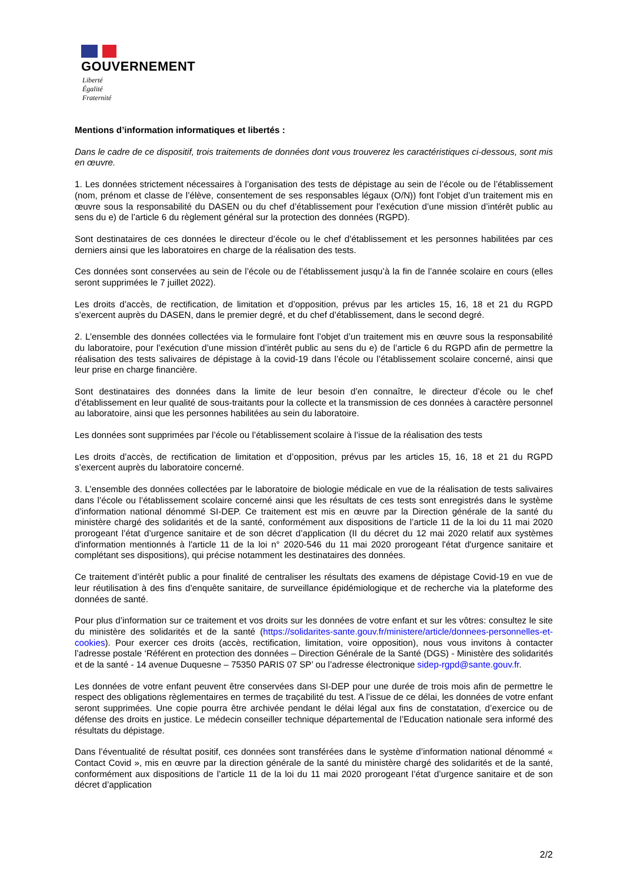GOUVERNEMENT
Liberté
Égalité
Fraternité
Mentions d’information informatiques et libertés :
Dans le cadre de ce dispositif, trois traitements de données dont vous trouverez les caractéristiques ci-dessous, sont mis en œuvre.
1. Les données strictement nécessaires à l’organisation des tests de dépistage au sein de l’école ou de l’établissement (nom, prénom et classe de l’élève, consentement de ses responsables légaux (O/N)) font l’objet d’un traitement mis en œuvre sous la responsabilité du DASEN ou du chef d’établissement pour l’exécution d’une mission d’intérêt public au sens du e) de l’article 6 du règlement général sur la protection des données (RGPD).
Sont destinataires de ces données le directeur d’école ou le chef d’établissement et les personnes habilitées par ces derniers ainsi que les laboratoires en charge de la réalisation des tests.
Ces données sont conservées au sein de l’école ou de l’établissement jusqu’à la fin de l’année scolaire en cours (elles seront supprimées le 7 juillet 2022).
Les droits d’accès, de rectification, de limitation et d’opposition, prévus par les articles 15, 16, 18 et 21 du RGPD s’exercent auprès du DASEN, dans le premier degré, et du chef d’établissement, dans le second degré.
2. L’ensemble des données collectées via le formulaire font l’objet d’un traitement mis en œuvre sous la responsabilité du laboratoire, pour l’exécution d’une mission d’intérêt public au sens du e) de l’article 6 du RGPD afin de permettre la réalisation des tests salivaires de dépistage à la covid-19 dans l’école ou l’établissement scolaire concerné, ainsi que leur prise en charge financière.
Sont destinataires des données dans la limite de leur besoin d’en connaître, le directeur d’école ou le chef d’établissement en leur qualité de sous-traitants pour la collecte et la transmission de ces données à caractère personnel au laboratoire, ainsi que les personnes habilitées au sein du laboratoire.
Les données sont supprimées par l’école ou l’établissement scolaire à l’issue de la réalisation des tests
Les droits d’accès, de rectification de limitation et d’opposition, prévus par les articles 15, 16, 18 et 21 du RGPD s’exercent auprès du laboratoire concerné.
3. L’ensemble des données collectées par le laboratoire de biologie médicale en vue de la réalisation de tests salivaires dans l’école ou l’établissement scolaire concerné ainsi que les résultats de ces tests sont enregistrés dans le système d’information national dénommé SI-DEP. Ce traitement est mis en œuvre par la Direction générale de la santé du ministère chargé des solidarités et de la santé, conformément aux dispositions de l’article 11 de la loi du 11 mai 2020 prorogeant l’état d’urgence sanitaire et de son décret d’application (II du décret du 12 mai 2020 relatif aux systèmes d'information mentionnés à l'article 11 de la loi n° 2020-546 du 11 mai 2020 prorogeant l'état d'urgence sanitaire et complétant ses dispositions), qui précise notamment les destinataires des données.
Ce traitement d’intérêt public a pour finalité de centraliser les résultats des examens de dépistage Covid-19 en vue de leur réutilisation à des fins d’enquête sanitaire, de surveillance épidémiologique et de recherche via la plateforme des données de santé.
Pour plus d’information sur ce traitement et vos droits sur les données de votre enfant et sur les vôtres: consultez le site du ministère des solidarités et de la santé (https://solidarites-sante.gouv.fr/ministere/article/donnees-personnelles-et-cookies). Pour exercer ces droits (accès, rectification, limitation, voire opposition), nous vous invitons à contacter l’adresse postale ‘Référent en protection des données – Direction Générale de la Santé (DGS) - Ministère des solidarités et de la santé - 14 avenue Duquesne – 75350 PARIS 07 SP’ ou l’adresse électronique sidep-rgpd@sante.gouv.fr.
Les données de votre enfant peuvent être conservées dans SI-DEP pour une durée de trois mois afin de permettre le respect des obligations règlementaires en termes de traçabilité du test. A l’issue de ce délai, les données de votre enfant seront supprimées. Une copie pourra être archivée pendant le délai légal aux fins de constatation, d’exercice ou de défense des droits en justice. Le médecin conseiller technique départemental de l’Education nationale sera informé des résultats du dépistage.
Dans l’éventualité de résultat positif, ces données sont transférées dans le système d’information national dénommé « Contact Covid », mis en œuvre par la direction générale de la santé du ministère chargé des solidarités et de la santé, conformément aux dispositions de l’article 11 de la loi du 11 mai 2020 prorogeant l’état d’urgence sanitaire et de son décret d’application
2/2